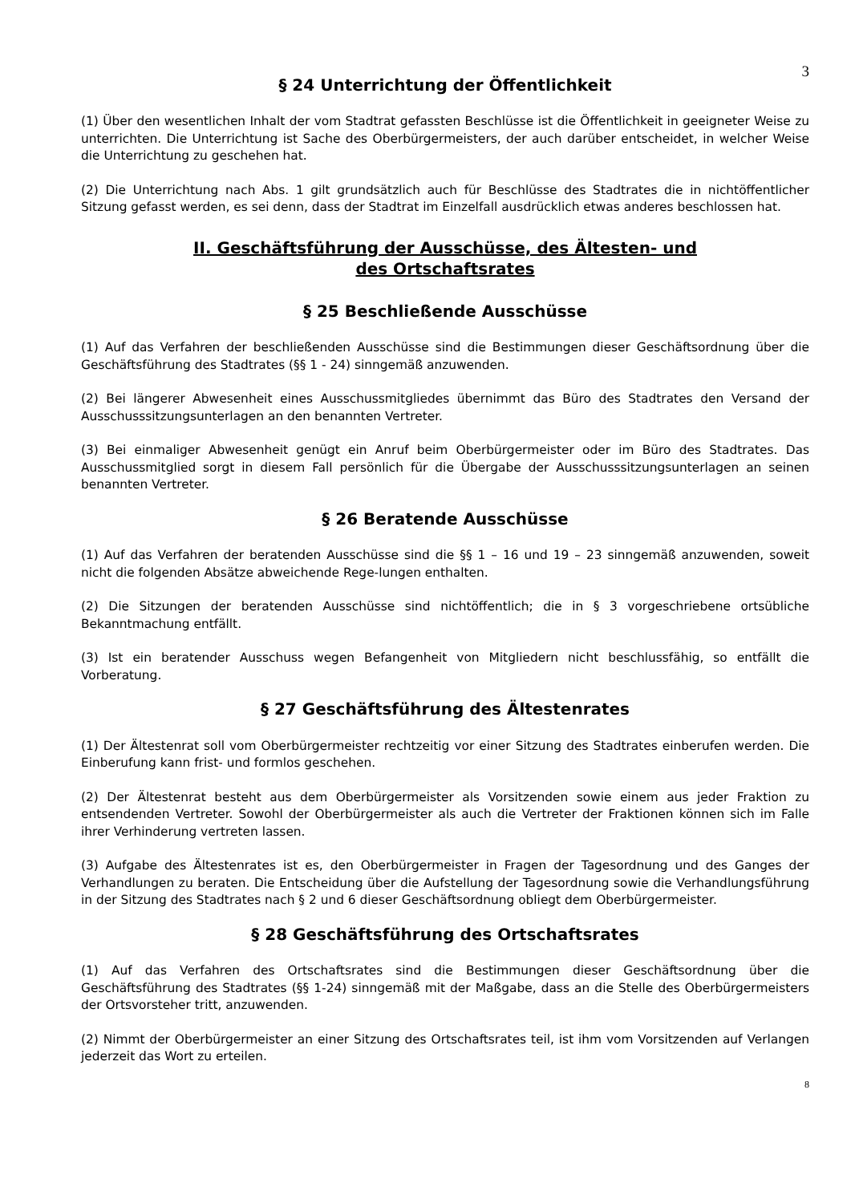3
§ 24 Unterrichtung der Öffentlichkeit
(1) Über den wesentlichen Inhalt der vom Stadtrat gefassten Beschlüsse ist die Öffentlichkeit in geeigneter Weise zu unterrichten. Die Unterrichtung ist Sache des Oberbürgermeisters, der auch darüber entscheidet, in welcher Weise die Unterrichtung zu geschehen hat.
(2) Die Unterrichtung nach Abs. 1 gilt grundsätzlich auch für Beschlüsse des Stadtrates die in nichtöffentlicher Sitzung gefasst werden, es sei denn, dass der Stadtrat im Einzelfall ausdrücklich etwas anderes beschlossen hat.
II. Geschäftsführung der Ausschüsse, des Ältesten- und
des Ortschaftsrates
§ 25 Beschließende Ausschüsse
(1) Auf das Verfahren der beschließenden Ausschüsse sind die Bestimmungen dieser Geschäftsordnung über die Geschäftsführung des Stadtrates (§§ 1 - 24) sinngemäß anzuwenden.
(2) Bei längerer Abwesenheit eines Ausschussmitgliedes übernimmt das Büro des Stadtrates den Versand der Ausschusssitzungsunterlagen an den benannten Vertreter.
(3) Bei einmaliger Abwesenheit genügt ein Anruf beim Oberbürgermeister oder im Büro des Stadtrates. Das Ausschussmitglied sorgt in diesem Fall persönlich für die Übergabe der Ausschusssitzungsunterlagen an seinen benannten Vertreter.
§ 26 Beratende Ausschüsse
(1) Auf das Verfahren der beratenden Ausschüsse sind die §§ 1 – 16 und 19 – 23 sinngemäß anzuwenden, soweit nicht die folgenden Absätze abweichende Rege-lungen enthalten.
(2) Die Sitzungen der beratenden Ausschüsse sind nichtöffentlich; die in § 3 vorgeschriebene ortsübliche Bekanntmachung entfällt.
(3) Ist ein beratender Ausschuss wegen Befangenheit von Mitgliedern nicht beschlussfähig, so entfällt die Vorberatung.
§ 27 Geschäftsführung des Ältestenrates
(1) Der Ältestenrat soll vom Oberbürgermeister rechtzeitig vor einer Sitzung des Stadtrates einberufen werden. Die Einberufung kann frist- und formlos geschehen.
(2) Der Ältestenrat besteht aus dem Oberbürgermeister als Vorsitzenden sowie einem aus jeder Fraktion zu entsendenden Vertreter. Sowohl der Oberbürgermeister als auch die Vertreter der Fraktionen können sich im Falle ihrer Verhinderung vertreten lassen.
(3) Aufgabe des Ältestenrates ist es, den Oberbürgermeister in Fragen der Tagesordnung und des Ganges der Verhandlungen zu beraten. Die Entscheidung über die Aufstellung der Tagesordnung sowie die Verhandlungsführung in der Sitzung des Stadtrates nach § 2 und 6 dieser Geschäftsordnung obliegt dem Oberbürgermeister.
§ 28 Geschäftsführung des Ortschaftsrates
(1) Auf das Verfahren des Ortschaftsrates sind die Bestimmungen dieser Geschäftsordnung über die Geschäftsführung des Stadtrates (§§ 1-24) sinngemäß mit der Maßgabe, dass an die Stelle des Oberbürgermeisters der Ortsvorsteher tritt, anzuwenden.
(2) Nimmt der Oberbürgermeister an einer Sitzung des Ortschaftsrates teil, ist ihm vom Vorsitzenden auf Verlangen jederzeit das Wort zu erteilen.
8